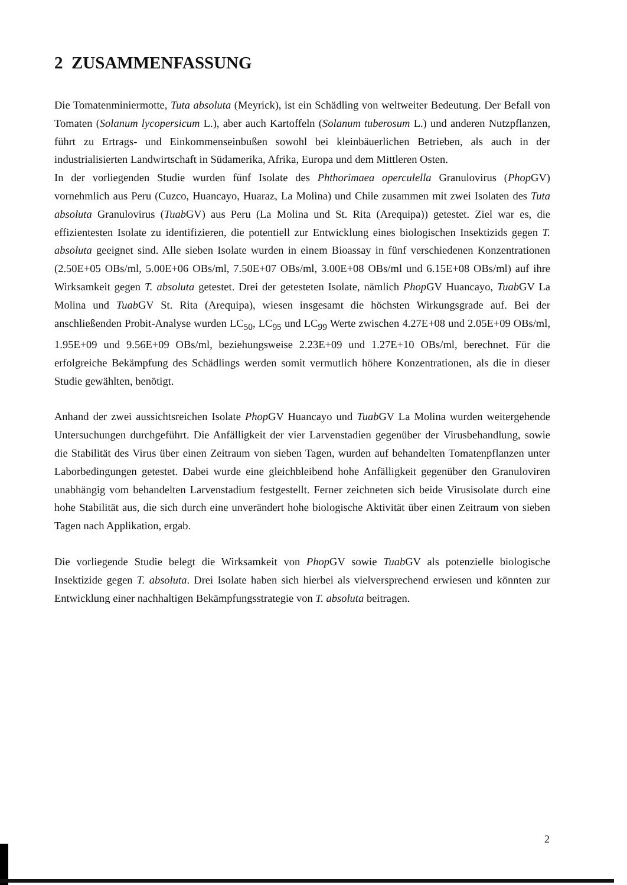2 ZUSAMMENFASSUNG
Die Tomatenminiermotte, Tuta absoluta (Meyrick), ist ein Schädling von weltweiter Bedeutung. Der Befall von Tomaten (Solanum lycopersicum L.), aber auch Kartoffeln (Solanum tuberosum L.) und anderen Nutzpflanzen, führt zu Ertrags- und Einkommenseinbußen sowohl bei kleinbäuerlichen Betrieben, als auch in der industrialisierten Landwirtschaft in Südamerika, Afrika, Europa und dem Mittleren Osten.
In der vorliegenden Studie wurden fünf Isolate des Phthorimaea operculella Granulovirus (Phop GV) vornehmlich aus Peru (Cuzco, Huancayo, Huaraz, La Molina) und Chile zusammen mit zwei Isolaten des Tuta absoluta Granulovirus (Tuab GV) aus Peru (La Molina und St. Rita (Arequipa)) getestet. Ziel war es, die effizientesten Isolate zu identifizieren, die potentiell zur Entwicklung eines biologischen Insektizids gegen T. absoluta geeignet sind. Alle sieben Isolate wurden in einem Bioassay in fünf verschiedenen Konzentrationen (2.50E+05 OBs/ml, 5.00E+06 OBs/ml, 7.50E+07 OBs/ml, 3.00E+08 OBs/ml und 6.15E+08 OBs/ml) auf ihre Wirksamkeit gegen T. absoluta getestet. Drei der getesteten Isolate, nämlich Phop GV Huancayo, Tuab GV La Molina und Tuab GV St. Rita (Arequipa), wiesen insgesamt die höchsten Wirkungsgrade auf. Bei der anschließenden Probit-Analyse wurden LC<sub>50</sub>, LC<sub>95</sub> und LC<sub>99</sub> Werte zwischen 4.27E+08 und 2.05E+09 OBs/ml, 1.95E+09 und 9.56E+09 OBs/ml, beziehungsweise 2.23E+09 und 1.27E+10 OBs/ml, berechnet. Für die erfolgreiche Bekämpfung des Schädlings werden somit vermutlich höhere Konzentrationen, als die in dieser Studie gewählten, benötigt.
Anhand der zwei aussichtsreichen Isolate Phop GV Huancayo und Tuab GV La Molina wurden weitergehende Untersuchungen durchgeführt. Die Anfälligkeit der vier Larvenstadien gegenüber der Virusbehandlung, sowie die Stabilität des Virus über einen Zeitraum von sieben Tagen, wurden auf behandelten Tomatenpflanzen unter Laborbedingungen getestet. Dabei wurde eine gleichbleibend hohe Anfälligkeit gegenüber den Granuloviren unabhängig vom behandelten Larvenstadium festgestellt. Ferner zeichneten sich beide Virusisolate durch eine hohe Stabilität aus, die sich durch eine unverändert hohe biologische Aktivität über einen Zeitraum von sieben Tagen nach Applikation, ergab.
Die vorliegende Studie belegt die Wirksamkeit von Phop GV sowie Tuab GV als potenzielle biologische Insektizide gegen T. absoluta. Drei Isolate haben sich hierbei als vielversprechend erwiesen und könnten zur Entwicklung einer nachhaltigen Bekämpfungsstrategie von T. absoluta beitragen.
2